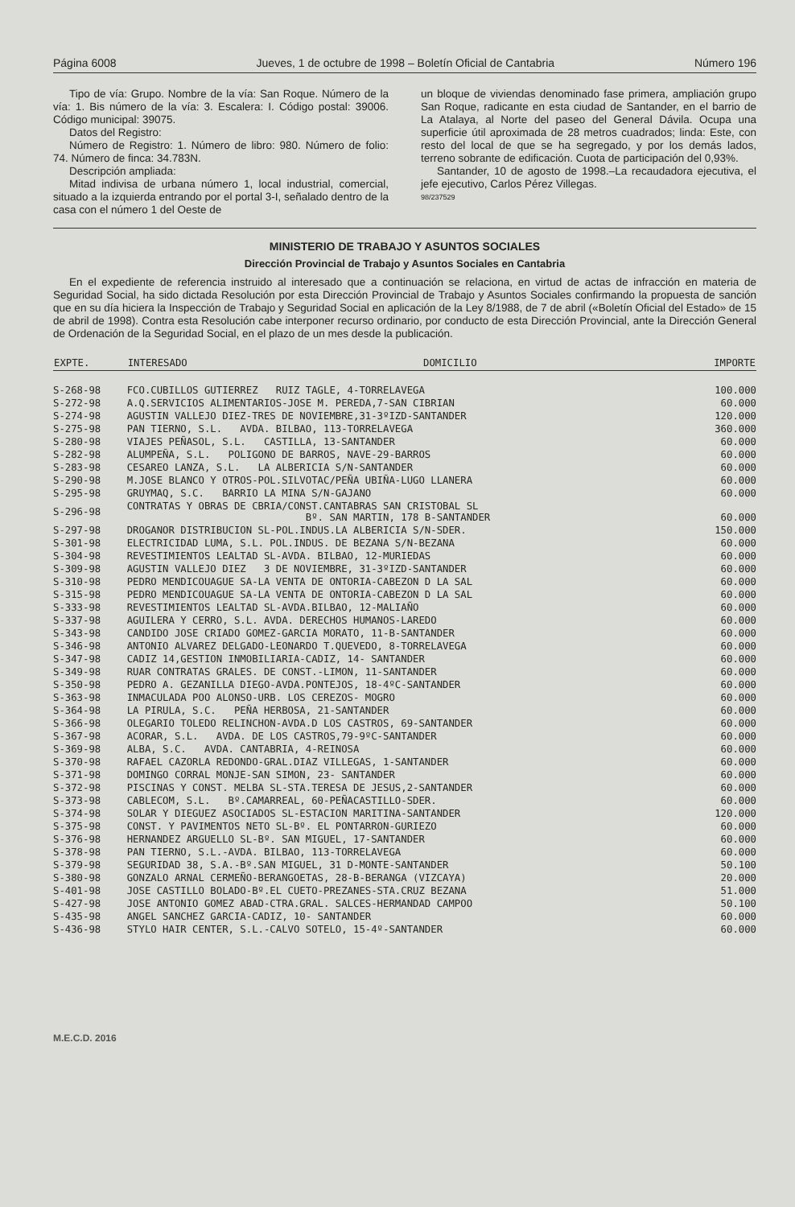Página 6008 Jueves, 1 de octubre de 1998 – Boletín Oficial de Cantabria Número 196
Tipo de vía: Grupo. Nombre de la vía: San Roque. Número de la vía: 1. Bis número de la vía: 3. Escalera: I. Código postal: 39006. Código municipal: 39075.
Datos del Registro:
Número de Registro: 1. Número de libro: 980. Número de folio: 74. Número de finca: 34.783N.
Descripción ampliada:
Mitad indivisa de urbana número 1, local industrial, comercial, situado a la izquierda entrando por el portal 3-I, señalado dentro de la casa con el número 1 del Oeste de
un bloque de viviendas denominado fase primera, ampliación grupo San Roque, radicante en esta ciudad de Santander, en el barrio de La Atalaya, al Norte del paseo del General Dávila. Ocupa una superficie útil aproximada de 28 metros cuadrados; linda: Este, con resto del local de que se ha segregado, y por los demás lados, terreno sobrante de edificación. Cuota de participación del 0,93%.
Santander, 10 de agosto de 1998.–La recaudadora ejecutiva, el jefe ejecutivo, Carlos Pérez Villegas.
98/237529
MINISTERIO DE TRABAJO Y ASUNTOS SOCIALES
Dirección Provincial de Trabajo y Asuntos Sociales en Cantabria
En el expediente de referencia instruido al interesado que a continuación se relaciona, en virtud de actas de infracción en materia de Seguridad Social, ha sido dictada Resolución por esta Dirección Provincial de Trabajo y Asuntos Sociales confirmando la propuesta de sanción que en su día hiciera la Inspección de Trabajo y Seguridad Social en aplicación de la Ley 8/1988, de 7 de abril («Boletín Oficial del Estado» de 15 de abril de 1998). Contra esta Resolución cabe interponer recurso ordinario, por conducto de esta Dirección Provincial, ante la Dirección General de Ordenación de la Seguridad Social, en el plazo de un mes desde la publicación.
| EXPTE. | INTERESADO | DOMICILIO | IMPORTE |
| --- | --- | --- | --- |
| S-268-98 | FCO.CUBILLOS GUTIERREZ RUIZ TAGLE, 4-TORRELAVEGA | | 100.000 |
| S-272-98 | A.Q.SERVICIOS ALIMENTARIOS-JOSE M. PEREDA,7-SAN CIBRIAN | | 60.000 |
| S-274-98 | AGUSTIN VALLEJO DIEZ-TRES DE NOVIEMBRE,31-3ºIZD-SANTANDER | | 120.000 |
| S-275-98 | PAN TIERNO, S.L. AVDA. BILBAO, 113-TORRELAVEGA | | 360.000 |
| S-280-98 | VIAJES PEÑASOL, S.L. CASTILLA, 13-SANTANDER | | 60.000 |
| S-282-98 | ALUMPEÑA, S.L. POLIGONO DE BARROS, NAVE-29-BARROS | | 60.000 |
| S-283-98 | CESAREO LANZA, S.L. LA ALBERICIA S/N-SANTANDER | | 60.000 |
| S-290-98 | M.JOSE BLANCO Y OTROS-POL.SILVOTAC/PEÑA UBIÑA-LUGO LLANERA | | 60.000 |
| S-295-98 | GRUYMAQ, S.C. BARRIO LA MINA S/N-GAJANO | | 60.000 |
| S-296-98 | CONTRATAS Y OBRAS DE CBRIA/CONST.CANTABRAS SAN CRISTOBAL SL Bº. SAN MARTIN, 178 B-SANTANDER | | 60.000 |
| S-297-98 | DROGANOR DISTRIBUCION SL-POL.INDUS.LA ALBERICIA S/N-SDER. | | 150.000 |
| S-301-98 | ELECTRICIDAD LUMA, S.L. POL.INDUS. DE BEZANA S/N-BEZANA | | 60.000 |
| S-304-98 | REVESTIMIENTOS LEALTAD SL-AVDA. BILBAO, 12-MURIEDAS | | 60.000 |
| S-309-98 | AGUSTIN VALLEJO DIEZ 3 DE NOVIEMBRE, 31-3ºIZD-SANTANDER | | 60.000 |
| S-310-98 | PEDRO MENDICOUAGUE SA-LA VENTA DE ONTORIA-CABEZON D LA SAL | | 60.000 |
| S-315-98 | PEDRO MENDICOUAGUE SA-LA VENTA DE ONTORIA-CABEZON D LA SAL | | 60.000 |
| S-333-98 | REVESTIMIENTOS LEALTAD SL-AVDA.BILBAO, 12-MALIAÑO | | 60.000 |
| S-337-98 | AGUILERA Y CERRO, S.L. AVDA. DERECHOS HUMANOS-LAREDO | | 60.000 |
| S-343-98 | CANDIDO JOSE CRIADO GOMEZ-GARCIA MORATO, 11-B-SANTANDER | | 60.000 |
| S-346-98 | ANTONIO ALVAREZ DELGADO-LEONARDO T.QUEVEDO, 8-TORRELAVEGA | | 60.000 |
| S-347-98 | CADIZ 14,GESTION INMOBILIARIA-CADIZ, 14- SANTANDER | | 60.000 |
| S-349-98 | RUAR CONTRATAS GRALES. DE CONST.-LIMON, 11-SANTANDER | | 60.000 |
| S-350-98 | PEDRO A. GEZANILLA DIEGO-AVDA.PONTEJOS, 18-4ºC-SANTANDER | | 60.000 |
| S-363-98 | INMACULADA POO ALONSO-URB. LOS CEREZOS- MOGRO | | 60.000 |
| S-364-98 | LA PIRULA, S.C. PEÑA HERBOSA, 21-SANTANDER | | 60.000 |
| S-366-98 | OLEGARIO TOLEDO RELINCHON-AVDA.D LOS CASTROS, 69-SANTANDER | | 60.000 |
| S-367-98 | ACORAR, S.L. AVDA. DE LOS CASTROS,79-9ºC-SANTANDER | | 60.000 |
| S-369-98 | ALBA, S.C. AVDA. CANTABRIA, 4-REINOSA | | 60.000 |
| S-370-98 | RAFAEL CAZORLA REDONDO-GRAL.DIAZ VILLEGAS, 1-SANTANDER | | 60.000 |
| S-371-98 | DOMINGO CORRAL MONJE-SAN SIMON, 23- SANTANDER | | 60.000 |
| S-372-98 | PISCINAS Y CONST. MELBA SL-STA.TERESA DE JESUS,2-SANTANDER | | 60.000 |
| S-373-98 | CABLECOM, S.L. Bº.CAMARREAL, 60-PEÑACASTILLO-SDER. | | 60.000 |
| S-374-98 | SOLAR Y DIEGUEZ ASOCIADOS SL-ESTACION MARITINA-SANTANDER | | 120.000 |
| S-375-98 | CONST. Y PAVIMENTOS NETO SL-Bº. EL PONTARRON-GURIEZO | | 60.000 |
| S-376-98 | HERNANDEZ ARGUELLO SL-Bº. SAN MIGUEL, 17-SANTANDER | | 60.000 |
| S-378-98 | PAN TIERNO, S.L.-AVDA. BILBAO, 113-TORRELAVEGA | | 60.000 |
| S-379-98 | SEGURIDAD 38, S.A.-Bº.SAN MIGUEL, 31 D-MONTE-SANTANDER | | 50.100 |
| S-380-98 | GONZALO ARNAL CERMEÑO-BERANGOETAS, 28-B-BERANGA (VIZCAYA) | | 20.000 |
| S-401-98 | JOSE CASTILLO BOLADO-Bº.EL CUETO-PREZANES-STA.CRUZ BEZANA | | 51.000 |
| S-427-98 | JOSE ANTONIO GOMEZ ABAD-CTRA.GRAL. SALCES-HERMANDAD CAMPOO | | 50.100 |
| S-435-98 | ANGEL SANCHEZ GARCIA-CADIZ, 10- SANTANDER | | 60.000 |
| S-436-98 | STYLO HAIR CENTER, S.L.-CALVO SOTELO, 15-4º-SANTANDER | | 60.000 |
M.E.C.D. 2016